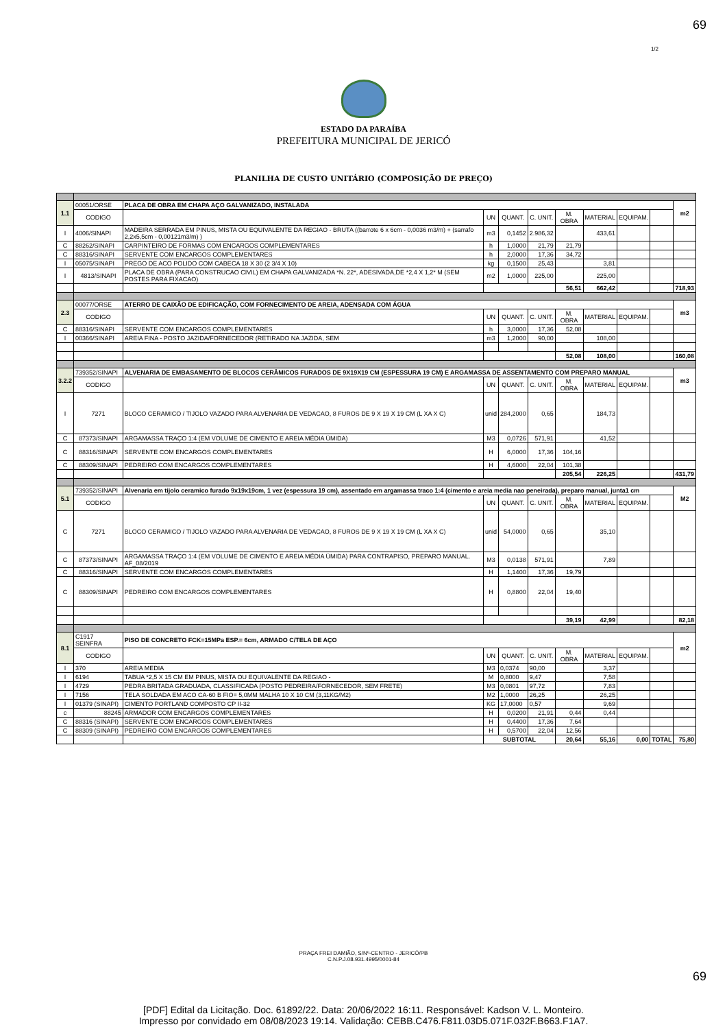69
1/2
ESTADO DA PARAÍBA
PREFEITURA MUNICIPAL DE JERICÓ
PLANILHA DE CUSTO UNITÁRIO (COMPOSIÇÃO DE PREÇO)
| 1.1 | 00051/ORSE | PLACA DE OBRA EM CHAPA AÇO GALVANIZADO, INSTALADA | | | | | | | | m2 |
| | CODIGO | | UN | QUANT. | C. UNIT. | M. OBRA | MATERIAL | EQUIPAM. | | |
| I | 4006/SINAPI | MADEIRA SERRADA EM PINUS, MISTA OU EQUIVALENTE DA REGIAO - BRUTA ((barrote 6 x 6cm - 0,0036 m3/m) + (sarrafo 2,2x5,5cm - 0,00121m3/m) ) | m3 | 0,1452 | 2.986,32 | | 433,61 | | | |
| C | 88262/SINAPI | CARPINTEIRO DE FORMAS COM ENCARGOS COMPLEMENTARES | h | 1,0000 | 21,79 | 21,79 | | | | |
| C | 88316/SINAPI | SERVENTE COM ENCARGOS COMPLEMENTARES | h | 2,0000 | 17,36 | 34,72 | | | | |
| I | 05075/SINAPI | PREGO DE ACO POLIDO COM CABECA 18 X 30 (2 3/4 X 10) | kg | 0,1500 | 25,43 | | 3,81 | | | |
| I | 4813/SINAPI | PLACA DE OBRA (PARA CONSTRUCAO CIVIL) EM CHAPA GALVANIZADA *N. 22*, ADESIVADA,DE *2,4 X 1,2* M (SEM POSTES PARA FIXACAO) | m2 | 1,0000 | 225,00 | | 225,00 | | | |
| | | | | | | 56,51 | 662,42 | | | 718,93 |
| 2.3 | 00077/ORSE | ATERRO DE CAIXÃO DE EDIFICAÇÃO, COM FORNECIMENTO DE AREIA, ADENSADA COM ÁGUA | | | | | | | | m3 |
| | CODIGO | | UN | QUANT. | C. UNIT. | M. OBRA | MATERIAL | EQUIPAM. | | |
| C | 88316/SINAPI | SERVENTE COM ENCARGOS COMPLEMENTARES | h | 3,0000 | 17,36 | 52,08 | | | | |
| I | 00366/SINAPI | AREIA FINA - POSTO JAZIDA/FORNECEDOR (RETIRADO NA JAZIDA, SEM | m3 | 1,2000 | 90,00 | | 108,00 | | | |
| | | | | | | 52,08 | 108,00 | | | 160,08 |
| 3.2.2 | 739352/SINAPI | ALVENARIA DE EMBASAMENTO DE BLOCOS CERÂMICOS FURADOS DE 9X19X19 CM (ESPESSURA 19 CM) E ARGAMASSA DE ASSENTAMENTO COM PREPARO MANUAL | | | | | | | | m3 |
| | CODIGO | | UN | QUANT. | C. UNIT. | M. OBRA | MATERIAL | EQUIPAM. | | |
| I | 7271 | BLOCO CERAMICO / TIJOLO VAZADO PARA ALVENARIA DE VEDACAO, 8 FUROS DE 9 X 19 X 19 CM (L XA X C) | unid | 284,2000 | 0,65 | | 184,73 | | | |
| C | 87373/SINAPI | ARGAMASSA TRAÇO 1:4 (EM VOLUME DE CIMENTO E AREIA MÉDIA ÚMIDA) | M3 | 0,0726 | 571,91 | | 41,52 | | | |
| C | 88316/SINAPI | SERVENTE COM ENCARGOS COMPLEMENTARES | H | 6,0000 | 17,36 | 104,16 | | | | |
| C | 88309/SINAPI | PEDREIRO COM ENCARGOS COMPLEMENTARES | H | 4,6000 | 22,04 | 101,38 | | | | |
| | | | | | | 205,54 | 226,25 | | | 431,79 |
| 5.1 | 739352/SINAPI | Alvenaria em tijolo ceramico furado 9x19x19cm, 1 vez (espessura 19 cm), assentado em argamassa traco 1:4 (cimento e areia media nao peneirada), preparo manual, junta1 cm | | | | | | | | M2 |
| | CODIGO | | UN | QUANT. | C. UNIT. | M. OBRA | MATERIAL | EQUIPAM. | | |
| C | 7271 | BLOCO CERAMICO / TIJOLO VAZADO PARA ALVENARIA DE VEDACAO, 8 FUROS DE 9 X 19 X 19 CM (L XA X C) | unid | 54,0000 | 0,65 | | 35,10 | | | |
| C | 87373/SINAPI | ARGAMASSA TRAÇO 1:4 (EM VOLUME DE CIMENTO E AREIA MÉDIA ÚMIDA) PARA CONTRAPISO, PREPARO MANUAL. AF_08/2019 | M3 | 0,0138 | 571,91 | | 7,89 | | | |
| C | 88316/SINAPI | SERVENTE COM ENCARGOS COMPLEMENTARES | H | 1,1400 | 17,36 | 19,79 | | | | |
| C | 88309/SINAPI | PEDREIRO COM ENCARGOS COMPLEMENTARES | H | 0,8800 | 22,04 | 19,40 | | | | |
| | | | | | | 39,19 | 42,99 | | | 82,18 |
| 8.1 | C1917 SEINFRA | PISO DE CONCRETO FCK=15MPa ESP.= 6cm, ARMADO C/TELA DE AÇO | | | | | | | | m2 |
| | CODIGO | | UN | QUANT. | C. UNIT. | M. OBRA | MATERIAL | EQUIPAM. | | |
| I | 370 | AREIA MEDIA | M3 | 0,0374 | 90,00 | | 3,37 | | | |
| I | 6194 | TABUA *2,5 X 15 CM EM PINUS, MISTA OU EQUIVALENTE DA REGIAO - | M | 0,8000 | 9,47 | | 7,58 | | | |
| I | 4729 | PEDRA BRITADA GRADUADA, CLASSIFICADA (POSTO PEDREIRA/FORNECEDOR, SEM FRETE) | M3 | 0,0801 | 97,72 | | 7,83 | | | |
| I | 7156 | TELA SOLDADA EM ACO CA-60 B FIO= 5,0MM MALHA 10 X 10 CM (3,11KG/M2) | M2 | 1,0000 | 26,25 | | 26,25 | | | |
| I | 01379 (SINAPI) | CIMENTO PORTLAND COMPOSTO CP II-32 | KG | 17,0000 | 0,57 | | 9,69 | | | |
| c | 88245 | ARMADOR COM ENCARGOS COMPLEMENTARES | H | 0,0200 | 21,91 | 0,44 | 0,44 | | | |
| C | 88316 (SINAPI) | SERVENTE COM ENCARGOS COMPLEMENTARES | H | 0,4400 | 17,36 | 7,64 | | | | |
| C | 88309 (SINAPI) | PEDREIRO COM ENCARGOS COMPLEMENTARES | H | 0,5700 | 22,04 | 12,56 | | | | |
| | | | SUBTOTAL | | | 20,64 | 55,16 | 0,00 | TOTAL | 75,80 |
PRAÇA FREI DAMIÃO, S/Nº-CENTRO - JERICÓ/PB
C.N.P.J.08.931.4995/0001-84
69
[PDF] Edital da Licitação. Doc. 61892/22. Data: 20/06/2022 16:11. Responsável: Kadson V. L. Monteiro.
Impresso por convidado em 08/08/2023 19:14. Validação: CEBB.C476.F811.03D5.071F.032F.B663.F1A7.